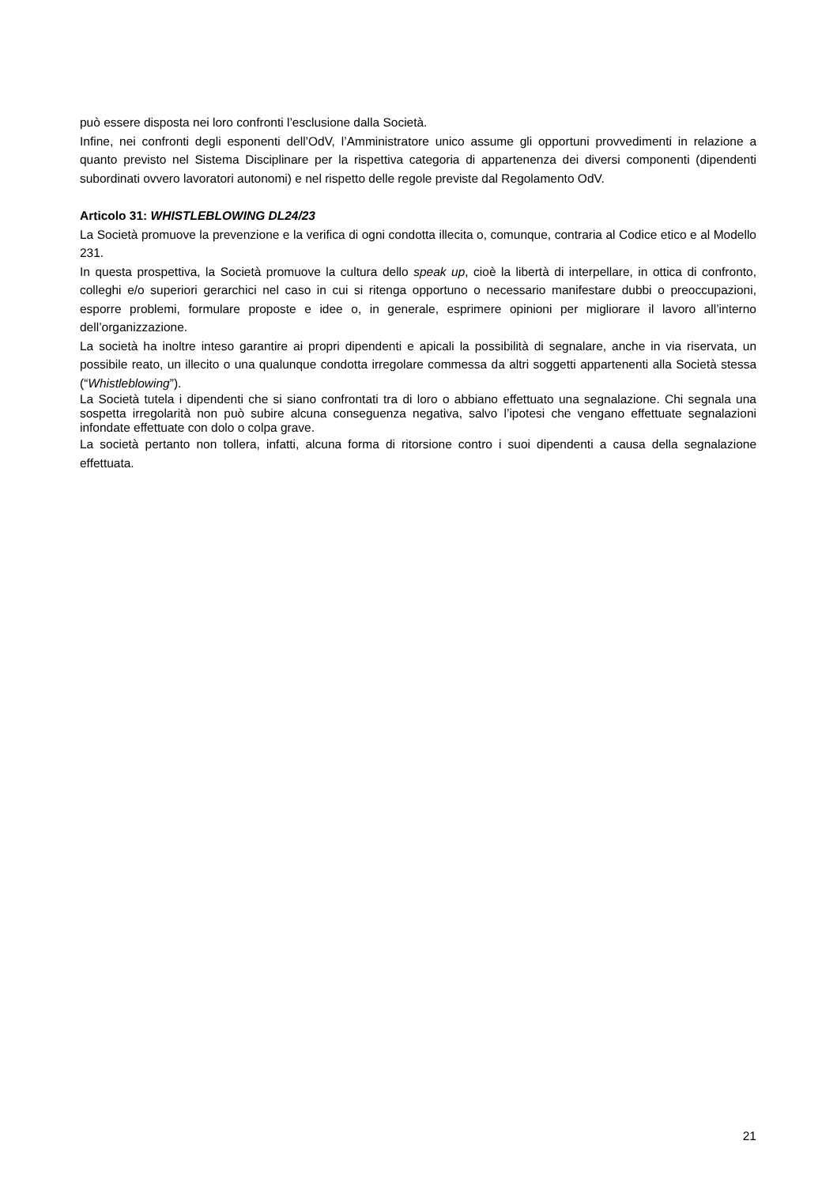può essere disposta nei loro confronti l’esclusione dalla Società.
Infine, nei confronti degli esponenti dell’OdV, l’Amministratore unico assume gli opportuni provvedimenti in relazione a quanto previsto nel Sistema Disciplinare per la rispettiva categoria di appartenenza dei diversi componenti (dipendenti subordinati ovvero lavoratori autonomi) e nel rispetto delle regole previste dal Regolamento OdV.
Articolo 31: WHISTLEBLOWING DL24/23
La Società promuove la prevenzione e la verifica di ogni condotta illecita o, comunque, contraria al Codice etico e al Modello 231.
In questa prospettiva, la Società promuove la cultura dello speak up, cioè la libertà di interpellare, in ottica di confronto, colleghi e/o superiori gerarchici nel caso in cui si ritenga opportuno o necessario manifestare dubbi o preoccupazioni, esporre problemi, formulare proposte e idee o, in generale, esprimere opinioni per migliorare il lavoro all’interno dell’organizzazione.
La società ha inoltre inteso garantire ai propri dipendenti e apicali la possibilità di segnalare, anche in via riservata, un possibile reato, un illecito o una qualunque condotta irregolare commessa da altri soggetti appartenenti alla Società stessa (“Whistleblowing”).
La Società tutela i dipendenti che si siano confrontati tra di loro o abbiano effettuato una segnalazione. Chi segnala una sospetta irregolarità non può subire alcuna conseguenza negativa, salvo l’ipotesi che vengano effettuate segnalazioni infondate effettuate con dolo o colpa grave.
La società pertanto non tollera, infatti, alcuna forma di ritorsione contro i suoi dipendenti a causa della segnalazione effettuata.
21